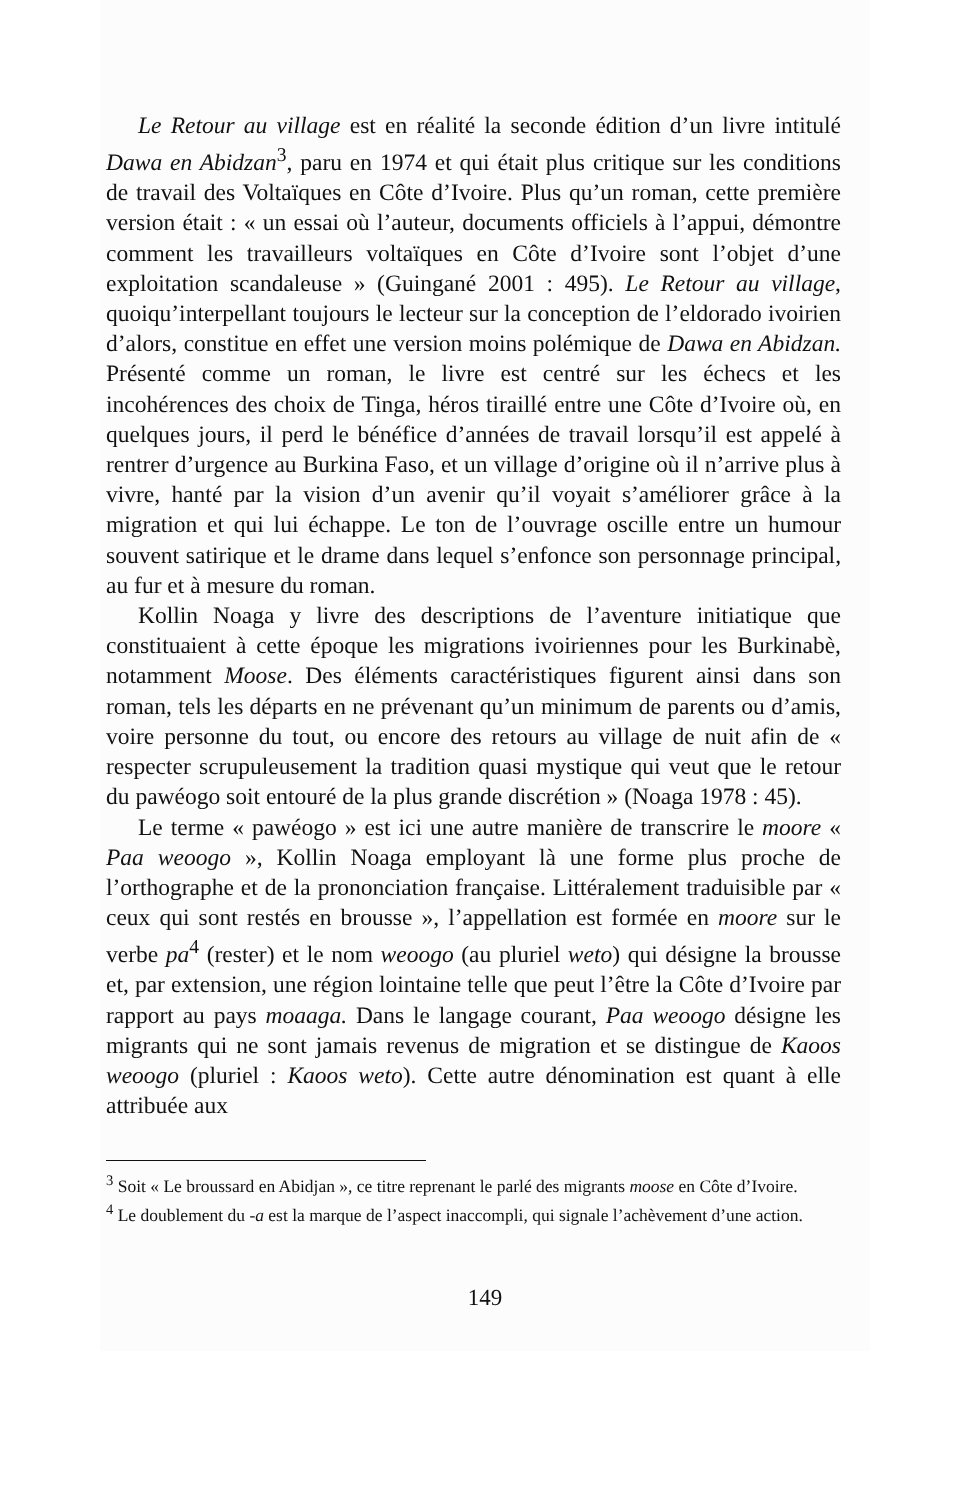Le Retour au village est en réalité la seconde édition d’un livre intitulé Dawa en Abidzan<sup>3</sup>, paru en 1974 et qui était plus critique sur les conditions de travail des Voltaïques en Côte d’Ivoire. Plus qu’un roman, cette première version était : « un essai où l’auteur, documents officiels à l’appui, démontre comment les travailleurs voltaïques en Côte d’Ivoire sont l’objet d’une exploitation scandaleuse » (Guingané 2001 : 495). Le Retour au village, quoiqu’interpellant toujours le lecteur sur la conception de l’eldorado ivoirien d’alors, constitue en effet une version moins polémique de Dawa en Abidzan. Présenté comme un roman, le livre est centré sur les échecs et les incohérences des choix de Tinga, héros tiraillé entre une Côte d’Ivoire où, en quelques jours, il perd le bénéfice d’années de travail lorsqu’il est appelé à rentrer d’urgence au Burkina Faso, et un village d’origine où il n’arrive plus à vivre, hanté par la vision d’un avenir qu’il voyait s’améliorer grâce à la migration et qui lui échappe. Le ton de l’ouvrage oscille entre un humour souvent satirique et le drame dans lequel s’enfonce son personnage principal, au fur et à mesure du roman.
Kollin Noaga y livre des descriptions de l’aventure initiatique que constituaient à cette époque les migrations ivoiriennes pour les Burkinabè, notamment Moose. Des éléments caractéristiques figurent ainsi dans son roman, tels les départs en ne prévenant qu’un minimum de parents ou d’amis, voire personne du tout, ou encore des retours au village de nuit afin de « respecter scrupuleusement la tradition quasi mystique qui veut que le retour du pawéogo soit entouré de la plus grande discrétion » (Noaga 1978 : 45).
Le terme « pawéogo » est ici une autre manière de transcrire le moore « Paa weoogo », Kollin Noaga employant là une forme plus proche de l’orthographe et de la prononciation française. Littéralement traduisible par « ceux qui sont restés en brousse », l’appellation est formée en moore sur le verbe pa<sup>4</sup> (rester) et le nom weoogo (au pluriel weto) qui désigne la brousse et, par extension, une région lointaine telle que peut l’être la Côte d’Ivoire par rapport au pays moaaga. Dans le langage courant, Paa weoogo désigne les migrants qui ne sont jamais revenus de migration et se distingue de Kaoos weoogo (pluriel : Kaoos weto). Cette autre dénomination est quant à elle attribuée aux
<sup>3</sup> Soit « Le broussard en Abidjan », ce titre reprenant le parlé des migrants moose en Côte d’Ivoire.
<sup>4</sup> Le doublement du -a est la marque de l’aspect inaccompli, qui signale l’achèvement d’une action.
149